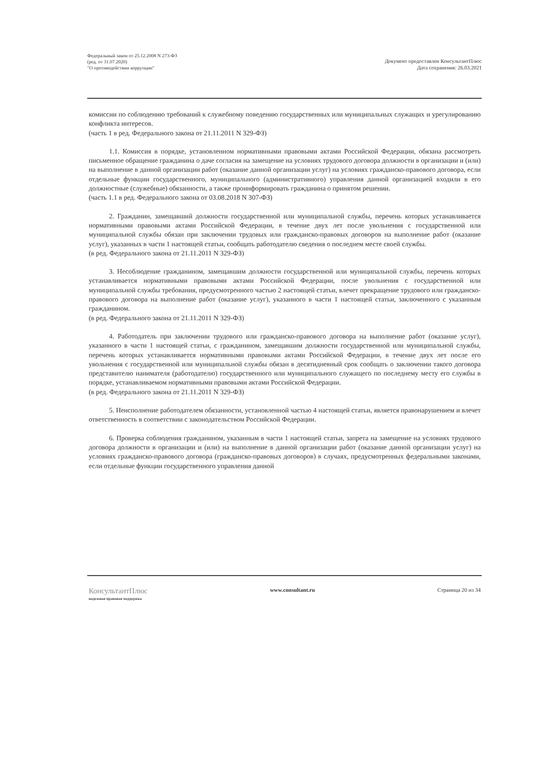Федеральный закон от 25.12.2008 N 273-ФЗ
(ред. от 31.07.2020)
"О противодействии коррупции"
Документ предоставлен КонсультантПлюс
Дата сохранения: 26.03.2021
комиссии по соблюдению требований к служебному поведению государственных или муниципальных служащих и урегулированию конфликта интересов.
(часть 1 в ред. Федерального закона от 21.11.2011 N 329-ФЗ)
1.1. Комиссия в порядке, установленном нормативными правовыми актами Российской Федерации, обязана рассмотреть письменное обращение гражданина о даче согласия на замещение на условиях трудового договора должности в организации и (или) на выполнение в данной организации работ (оказание данной организации услуг) на условиях гражданско-правового договора, если отдельные функции государственного, муниципального (административного) управления данной организацией входили в его должностные (служебные) обязанности, а также проинформировать гражданина о принятом решении.
(часть 1.1 в ред. Федерального закона от 03.08.2018 N 307-ФЗ)
2. Гражданин, замещавший должности государственной или муниципальной службы, перечень которых устанавливается нормативными правовыми актами Российской Федерации, в течение двух лет после увольнения с государственной или муниципальной службы обязан при заключении трудовых или гражданско-правовых договоров на выполнение работ (оказание услуг), указанных в части 1 настоящей статьи, сообщать работодателю сведения о последнем месте своей службы.
(в ред. Федерального закона от 21.11.2011 N 329-ФЗ)
3. Несоблюдение гражданином, замещавшим должности государственной или муниципальной службы, перечень которых устанавливается нормативными правовыми актами Российской Федерации, после увольнения с государственной или муниципальной службы требования, предусмотренного частью 2 настоящей статьи, влечет прекращение трудового или гражданско-правового договора на выполнение работ (оказание услуг), указанного в части 1 настоящей статьи, заключенного с указанным гражданином.
(в ред. Федерального закона от 21.11.2011 N 329-ФЗ)
4. Работодатель при заключении трудового или гражданско-правового договора на выполнение работ (оказание услуг), указанного в части 1 настоящей статьи, с гражданином, замещавшим должности государственной или муниципальной службы, перечень которых устанавливается нормативными правовыми актами Российской Федерации, в течение двух лет после его увольнения с государственной или муниципальной службы обязан в десятидневный срок сообщать о заключении такого договора представителю нанимателя (работодателю) государственного или муниципального служащего по последнему месту его службы в порядке, устанавливаемом нормативными правовыми актами Российской Федерации.
(в ред. Федерального закона от 21.11.2011 N 329-ФЗ)
5. Неисполнение работодателем обязанности, установленной частью 4 настоящей статьи, является правонарушением и влечет ответственность в соответствии с законодательством Российской Федерации.
6. Проверка соблюдения гражданином, указанным в части 1 настоящей статьи, запрета на замещение на условиях трудового договора должности в организации и (или) на выполнение в данной организации работ (оказание данной организации услуг) на условиях гражданско-правового договора (гражданско-правовых договоров) в случаях, предусмотренных федеральными законами, если отдельные функции государственного управления данной
КонсультантПлюс
надежная правовая поддержка
www.consultant.ru Страница 20 из 34